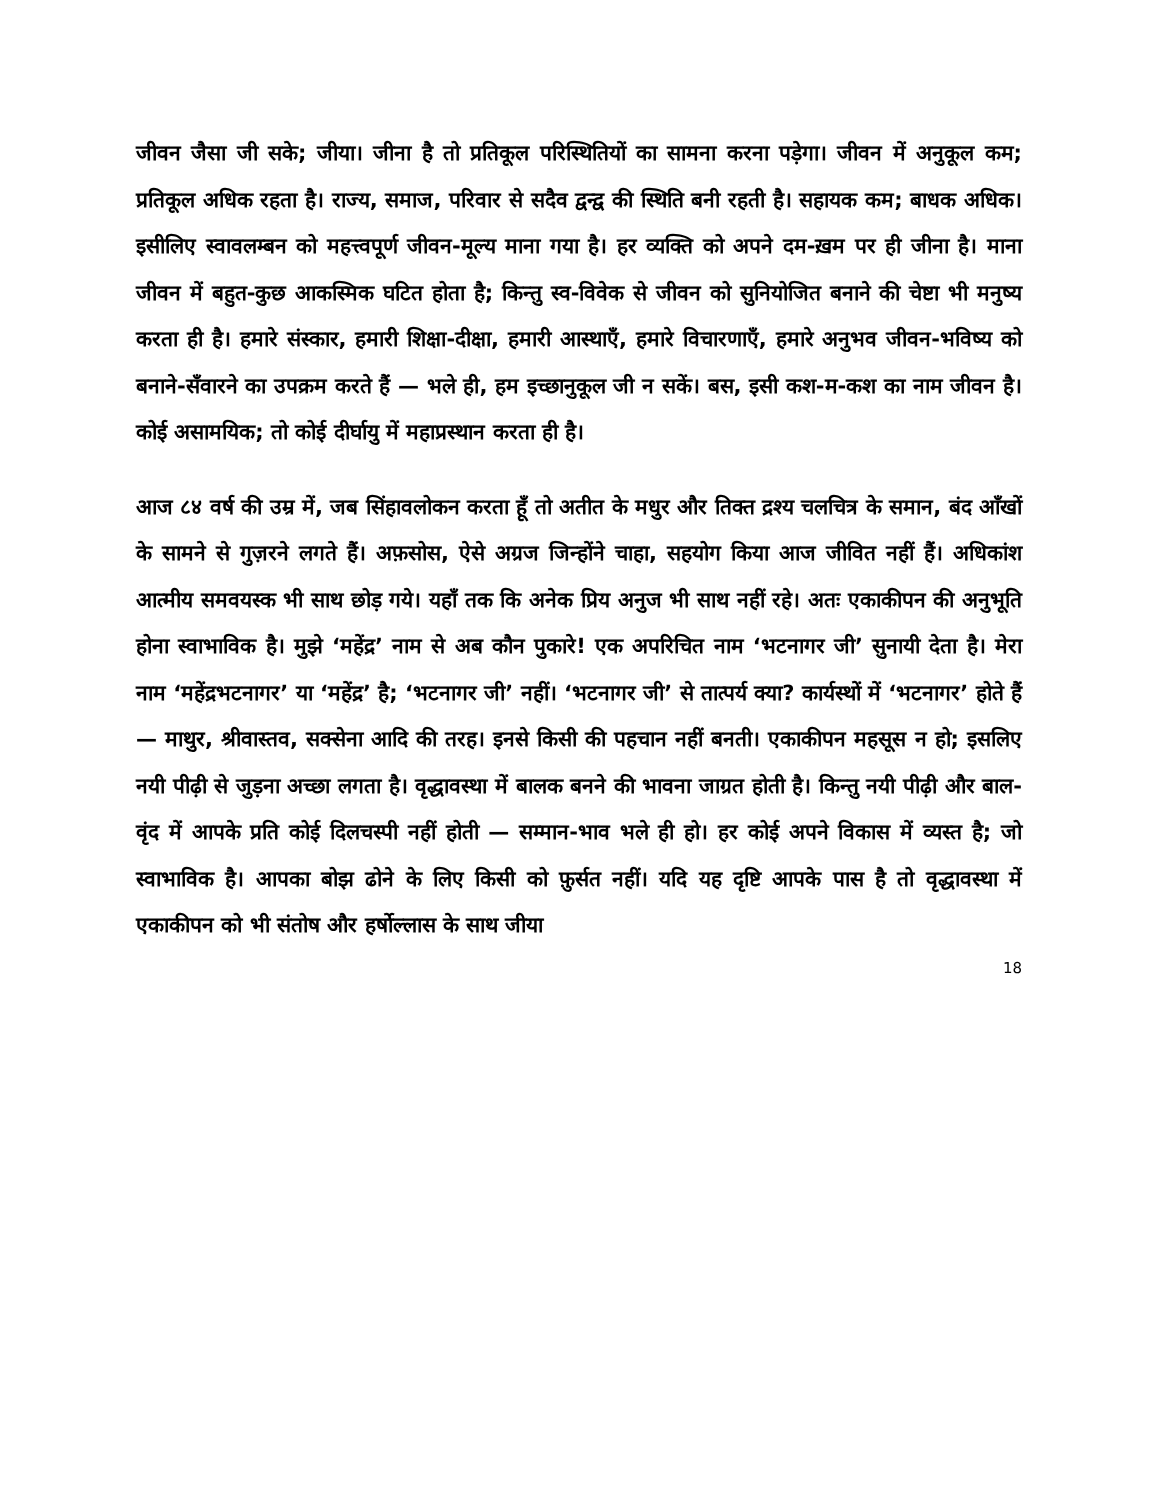जीवन जैसा जी सके; जीया। जीना है तो प्रतिकूल परिस्थितियों का सामना करना पड़ेगा। जीवन में अनुकूल कम; प्रतिकूल अधिक रहता है। राज्य, समाज, परिवार से सदैव द्वन्द्व की स्थिति बनी रहती है। सहायक कम; बाधक अधिक। इसीलिए स्वावलम्बन को महत्त्वपूर्ण जीवन-मूल्य माना गया है। हर व्यक्ति को अपने दम-ख़म पर ही जीना है। माना जीवन में बहुत-कुछ आकस्मिक घटित होता है; किन्तु स्व-विवेक से जीवन को सुनियोजित बनाने की चेष्टा भी मनुष्य करता ही है। हमारे संस्कार, हमारी शिक्षा-दीक्षा, हमारी आस्थाएँ, हमारे विचारणाएँ, हमारे अनुभव जीवन-भविष्य को बनाने-सँवारने का उपक्रम करते हैं — भले ही, हम इच्छानुकूल जी न सकें। बस, इसी कश-म-कश का नाम जीवन है। कोई असामयिक; तो कोई दीर्घायु में महाप्रस्थान करता ही है।
आज ८४ वर्ष की उम्र में, जब सिंहावलोकन करता हूँ तो अतीत के मधुर और तिक्त द्रश्य चलचित्र के समान, बंद आँखों के सामने से गुज़रने लगते हैं। अफ़सोस, ऐसे अग्रज जिन्होंने चाहा, सहयोग किया आज जीवित नहीं हैं। अधिकांश आत्मीय समवयस्क भी साथ छोड़ गये। यहाँ तक कि अनेक प्रिय अनुज भी साथ नहीं रहे। अतः एकाकीपन की अनुभूति होना स्वाभाविक है। मुझे ‘महेंद्र’ नाम से अब कौन पुकारे! एक अपरिचित नाम ‘भटनागर जी’ सुनायी देता है। मेरा नाम ‘महेंद्रभटनागर’ या ‘महेंद्र’ है; ‘भटनागर जी’ नहीं। ‘भटनागर जी’ से तात्पर्य क्या? कार्यस्थों में ‘भटनागर’ होते हैं — माथुर, श्रीवास्तव, सक्सेना आदि की तरह। इनसे किसी की पहचान नहीं बनती। एकाकीपन महसूस न हो; इसलिए नयी पीढ़ी से जुड़ना अच्छा लगता है। वृद्धावस्था में बालक बनने की भावना जाग्रत होती है। किन्तु नयी पीढ़ी और बाल-वृंद में आपके प्रति कोई दिलचस्पी नहीं होती — सम्मान-भाव भले ही हो। हर कोई अपने विकास में व्यस्त है; जो स्वाभाविक है। आपका बोझ ढोने के लिए किसी को फ़ुर्सत नहीं। यदि यह दृष्टि आपके पास है तो वृद्धावस्था में एकाकीपन को भी संतोष और हर्षोल्लास के साथ जीया
18